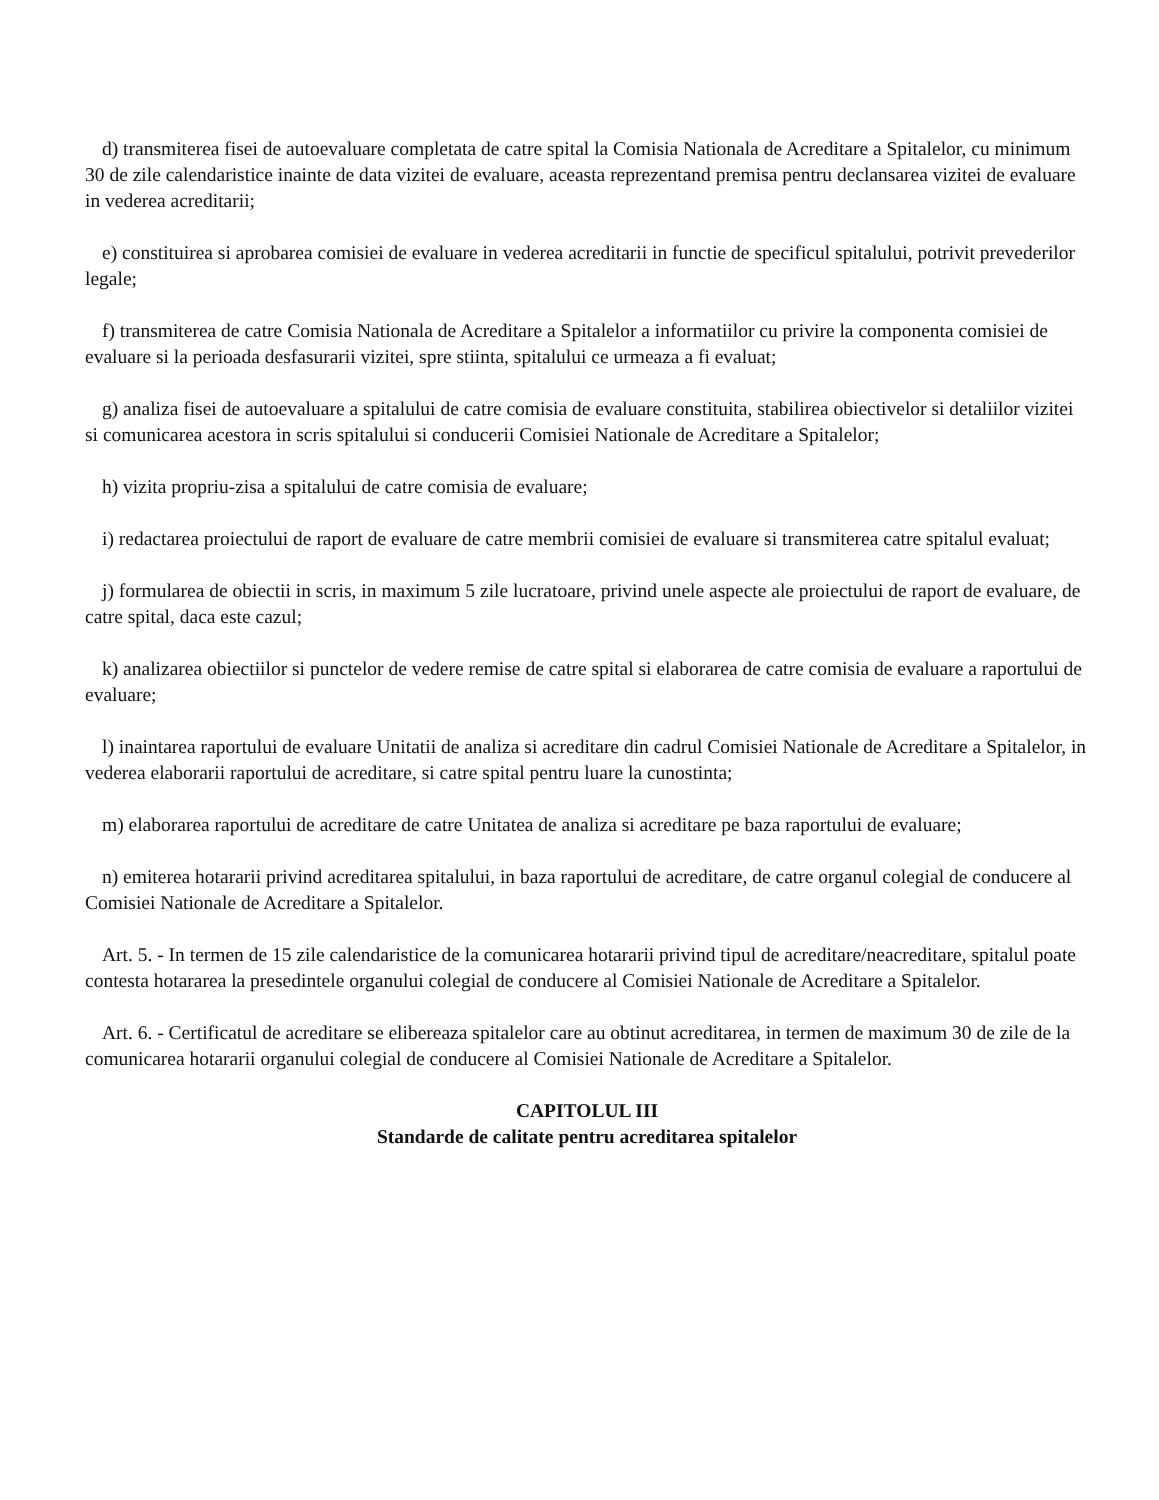d) transmiterea fisei de autoevaluare completata de catre spital la Comisia Nationala de Acreditare a Spitalelor, cu minimum 30 de zile calendaristice inainte de data vizitei de evaluare, aceasta reprezentand premisa pentru declansarea vizitei de evaluare in vederea acreditarii;
e) constituirea si aprobarea comisiei de evaluare in vederea acreditarii in functie de specificul spitalului, potrivit prevederilor legale;
f) transmiterea de catre Comisia Nationala de Acreditare a Spitalelor a informatiilor cu privire la componenta comisiei de evaluare si la perioada desfasurarii vizitei, spre stiinta, spitalului ce urmeaza a fi evaluat;
g) analiza fisei de autoevaluare a spitalului de catre comisia de evaluare constituita, stabilirea obiectivelor si detaliilor vizitei si comunicarea acestora in scris spitalului si conducerii Comisiei Nationale de Acreditare a Spitalelor;
h) vizita propriu-zisa a spitalului de catre comisia de evaluare;
i) redactarea proiectului de raport de evaluare de catre membrii comisiei de evaluare si transmiterea catre spitalul evaluat;
j) formularea de obiectii in scris, in maximum 5 zile lucratoare, privind unele aspecte ale proiectului de raport de evaluare, de catre spital, daca este cazul;
k) analizarea obiectiilor si punctelor de vedere remise de catre spital si elaborarea de catre comisia de evaluare a raportului de evaluare;
l) inaintarea raportului de evaluare Unitatii de analiza si acreditare din cadrul Comisiei Nationale de Acreditare a Spitalelor, in vederea elaborarii raportului de acreditare, si catre spital pentru luare la cunostinta;
m) elaborarea raportului de acreditare de catre Unitatea de analiza si acreditare pe baza raportului de evaluare;
n) emiterea hotararii privind acreditarea spitalului, in baza raportului de acreditare, de catre organul colegial de conducere al Comisiei Nationale de Acreditare a Spitalelor.
Art. 5. - In termen de 15 zile calendaristice de la comunicarea hotararii privind tipul de acreditare/neacreditare, spitalul poate contesta hotararea la presedintele organului colegial de conducere al Comisiei Nationale de Acreditare a Spitalelor.
Art. 6. - Certificatul de acreditare se elibereaza spitalelor care au obtinut acreditarea, in termen de maximum 30 de zile de la comunicarea hotararii organului colegial de conducere al Comisiei Nationale de Acreditare a Spitalelor.
CAPITOLUL III
Standarde de calitate pentru acreditarea spitalelor